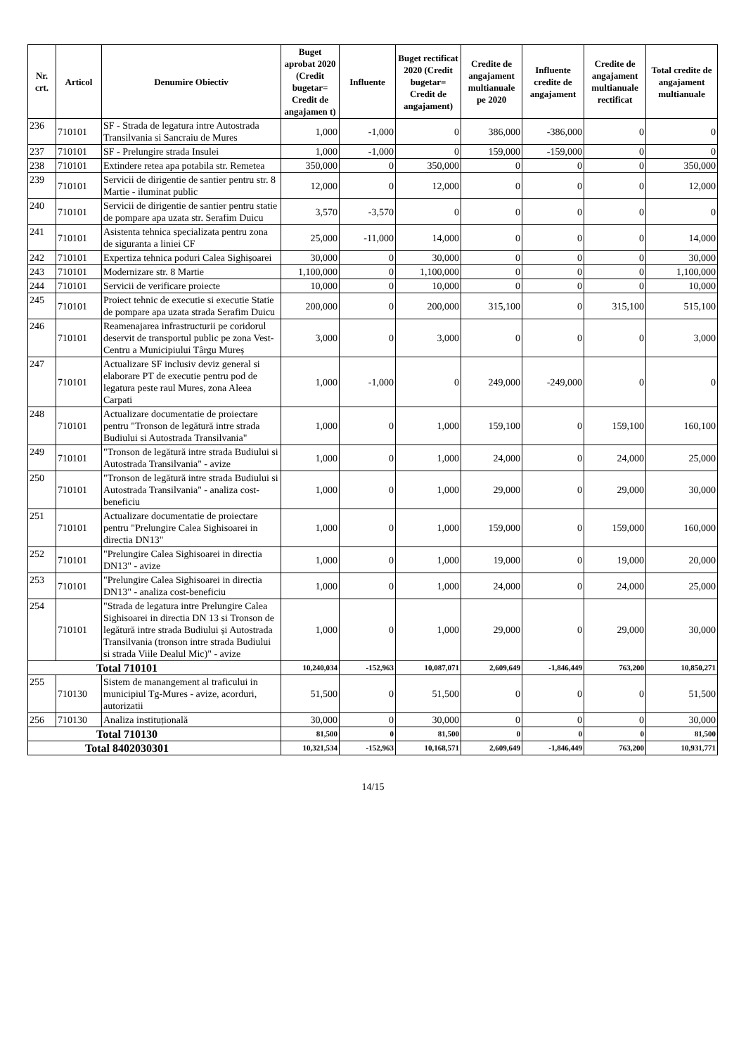| Nr. crt. | Articol | Denumire Obiectiv | Buget aprobat 2020 (Credit bugetar= Credit de angajamen t) | Influente | Buget rectificat 2020 (Credit bugetar= Credit de angajament) | Credite de angajament multianuale pe 2020 | Influente credite de angajament | Credite de angajament multianuale rectificat | Total credite de angajament multianuale |
| --- | --- | --- | --- | --- | --- | --- | --- | --- | --- |
| 236 | 710101 | SF - Strada de legatura intre Autostrada Transilvania si Sancraiu de Mures | 1,000 | -1,000 | 0 | 386,000 | -386,000 | 0 | 0 |
| 237 | 710101 | SF - Prelungire strada Insulei | 1,000 | -1,000 | 0 | 159,000 | -159,000 | 0 | 0 |
| 238 | 710101 | Extindere retea apa potabila str. Remetea | 350,000 | 0 | 350,000 | 0 | 0 | 0 | 350,000 |
| 239 | 710101 | Servicii de dirigentie de santier pentru str. 8 Martie - iluminat public | 12,000 | 0 | 12,000 | 0 | 0 | 0 | 12,000 |
| 240 | 710101 | Servicii de dirigentie de santier pentru statie de pompare apa uzata str. Serafim Duicu | 3,570 | -3,570 | 0 | 0 | 0 | 0 | 0 |
| 241 | 710101 | Asistenta tehnica specializata pentru zona de siguranta a liniei CF | 25,000 | -11,000 | 14,000 | 0 | 0 | 0 | 14,000 |
| 242 | 710101 | Expertiza tehnica poduri Calea Sighișoarei | 30,000 | 0 | 30,000 | 0 | 0 | 0 | 30,000 |
| 243 | 710101 | Modernizare str. 8 Martie | 1,100,000 | 0 | 1,100,000 | 0 | 0 | 0 | 1,100,000 |
| 244 | 710101 | Servicii de verificare proiecte | 10,000 | 0 | 10,000 | 0 | 0 | 0 | 10,000 |
| 245 | 710101 | Proiect tehnic de executie si executie Statie de pompare apa uzata strada Serafim Duicu | 200,000 | 0 | 200,000 | 315,100 | 0 | 315,100 | 515,100 |
| 246 | 710101 | Reamenajarea infrastructurii pe coridorul deservit de transportul public pe zona Vest-Centru a Municipiului Târgu Mureș | 3,000 | 0 | 3,000 | 0 | 0 | 0 | 3,000 |
| 247 | 710101 | Actualizare SF inclusiv deviz general si elaborare PT de executie pentru pod de legatura peste raul Mures, zona Aleea Carpati | 1,000 | -1,000 | 0 | 249,000 | -249,000 | 0 | 0 |
| 248 | 710101 | Actualizare documentatie de proiectare pentru "Tronson de legătură intre strada Budiului si Autostrada Transilvania" | 1,000 | 0 | 1,000 | 159,100 | 0 | 159,100 | 160,100 |
| 249 | 710101 | "Tronson de legătură intre strada Budiului si Autostrada Transilvania" - avize | 1,000 | 0 | 1,000 | 24,000 | 0 | 24,000 | 25,000 |
| 250 | 710101 | "Tronson de legătură intre strada Budiului si Autostrada Transilvania" - analiza cost-beneficiu | 1,000 | 0 | 1,000 | 29,000 | 0 | 29,000 | 30,000 |
| 251 | 710101 | Actualizare documentatie de proiectare pentru "Prelungire Calea Sighisoarei in directia DN13" | 1,000 | 0 | 1,000 | 159,000 | 0 | 159,000 | 160,000 |
| 252 | 710101 | "Prelungire Calea Sighisoarei in directia DN13" - avize | 1,000 | 0 | 1,000 | 19,000 | 0 | 19,000 | 20,000 |
| 253 | 710101 | "Prelungire Calea Sighisoarei in directia DN13" - analiza cost-beneficiu | 1,000 | 0 | 1,000 | 24,000 | 0 | 24,000 | 25,000 |
| 254 | 710101 | "Strada de legatura intre Prelungire Calea Sighisoarei in directia DN 13 si Tronson de legătură intre strada Budiului și Autostrada Transilvania (tronson intre strada Budiului si strada Viile Dealul Mic)" - avize | 1,000 | 0 | 1,000 | 29,000 | 0 | 29,000 | 30,000 |
| Total 710101 | | | 10,240,034 | -152,963 | 10,087,071 | 2,609,649 | -1,846,449 | 763,200 | 10,850,271 |
| 255 | 710130 | Sistem de manangement al traficului in municipiul Tg-Mures - avize, acorduri, autorizatii | 51,500 | 0 | 51,500 | 0 | 0 | 0 | 51,500 |
| 256 | 710130 | Analiza instituțională | 30,000 | 0 | 30,000 | 0 | 0 | 0 | 30,000 |
| Total 710130 | | | 81,500 | 0 | 81,500 | 0 | 0 | 0 | 81,500 |
| Total 8402030301 | | | 10,321,534 | -152,963 | 10,168,571 | 2,609,649 | -1,846,449 | 763,200 | 10,931,771 |
14/15